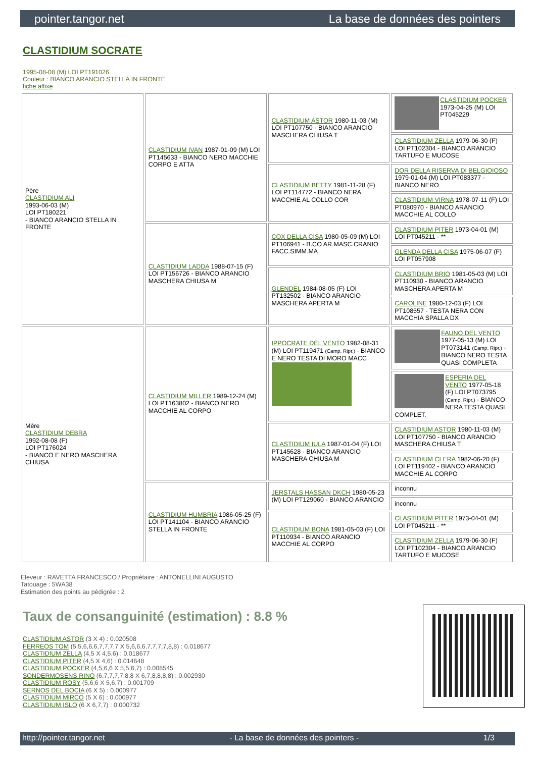pointer.tangor.net La base de données des pointers
CLASTIDIUM SOCRATE
1995-08-08 (M) LOI PT191026
Couleur : BIANCO ARANCIO STELLA IN FRONTE
fiche affixe
| Père CLASTIDIUM ALI 1993-06-03 (M) LOI PT180221 - BIANCO ARANCIO STELLA IN FRONTE | CLASTIDIUM IVAN 1987-01-09 (M) LOI PT145633 - BIANCO NERO MACCHIE CORPO E ATTA | CLASTIDIUM ASTOR 1980-11-03 (M) LOI PT107750 - BIANCO ARANCIO MASCHERA CHIUSA T | CLASTIDIUM POCKER 1973-04-25 (M) LOI PT045229 |
| | | | CLASTIDIUM ZELLA 1979-06-30 (F) LOI PT102304 - BIANCO ARANCIO TARTUFO E MUCOSE |
| | | CLASTIDIUM BETTY 1981-11-28 (F) LOI PT114772 - BIANCO NERA MACCHIE AL COLLO COR | DOR DELLA RISERVA DI BELGIOIOSO 1979-01-04 (M) LOI PT083377 - BIANCO NERO |
| | | | CLASTIDIUM VIRNA 1978-07-11 (F) LOI PT080970 - BIANCO ARANCIO MACCHIE AL COLLO |
| | CLASTIDIUM LADDA 1988-07-15 (F) LOI PT156726 - BIANCO ARANCIO MASCHERA CHIUSA M | COX DELLA CISA 1980-05-09 (M) LOI PT106941 - B.CO AR.MASC.CRANIO FACC.SIMM.MA | CLASTIDIUM PITER 1973-04-01 (M) LOI PT045211 - ** |
| | | | GLENDA DELLA CISA 1975-06-07 (F) LOI PT057908 |
| | | GLENDEL 1984-08-05 (F) LOI PT132502 - BIANCO ARANCIO MASCHERA APERTA M | CLASTIDIUM BRIO 1981-05-03 (M) LOI PT110930 - BIANCO ARANCIO MASCHERA APERTA M |
| | | | CAROLINE 1980-12-03 (F) LOI PT108557 - TESTA NERA CON MACCHIA SPALLA DX |
| Mère CLASTIDIUM DEBRA 1992-08-08 (F) LOI PT176024 - BIANCO E NERO MASCHERA CHIUSA | CLASTIDIUM MILLER 1989-12-24 (M) LOI PT163802 - BIANCO NERO MACCHIE AL CORPO | IPPOCRATE DEL VENTO 1982-08-31 (M) LOI PT119471 (Camp. Ripr.) - BIANCO E NERO TESTA DI MORO MACC | FAUNO DEL VENTO 1977-05-13 (M) LOI PT073141 (Camp. Ripr.) - BIANCO NERO TESTA QUASI COMPLETA |
| | | | ESPERIA DEL VENTO 1977-05-18 (F) LOI PT073795 (Camp. Ripr.) - BIANCO NERA TESTA QUASI COMPLET. |
| | | CLASTIDIUM IULA 1987-01-04 (F) LOI PT145628 - BIANCO ARANCIO MASCHERA CHIUSA M | CLASTIDIUM ASTOR 1980-11-03 (M) LOI PT107750 - BIANCO ARANCIO MASCHERA CHIUSA T |
| | | | CLASTIDIUM CLERA 1982-06-20 (F) LOI PT119402 - BIANCO ARANCIO MACCHIE AL CORPO |
| | CLASTIDIUM HUMBRIA 1986-05-25 (F) LOI PT141104 - BIANCO ARANCIO STELLA IN FRONTE | JERSTALS HASSAN DKCH 1980-05-23 (M) LOI PT129060 - BIANCO ARANCIO | inconnu |
| | | | inconnu |
| | | CLASTIDIUM BONA 1981-05-03 (F) LOI PT110934 - BIANCO ARANCIO MACCHIE AL CORPO | CLASTIDIUM PITER 1973-04-01 (M) LOI PT045211 - ** |
| | | | CLASTIDIUM ZELLA 1979-06-30 (F) LOI PT102304 - BIANCO ARANCIO TARTUFO E MUCOSE |
Eleveur : RAVETTA FRANCESCO / Propriétaire : ANTONELLINI AUGUSTO
Tatouage : 5WA38
Estimation des points au pédigrée : 2
Taux de consanguinité (estimation) : 8.8 %
CLASTIDIUM ASTOR (3 X 4) : 0.020508
FERREOS TOM (5,5,6,6,6,7,7,7,7 X 5,6,6,6,7,7,7,7,8,8) : 0.018677
CLASTIDIUM ZELLA (4,5 X 4,5,6) : 0.018677
CLASTIDIUM PITER (4,5 X 4,6) : 0.014648
CLASTIDIUM POCKER (4,5,6,6 X 5,5,6,7) : 0.008545
SONDERMOSENS RINO (6,7,7,7,7,8,8 X 6,7,8,8,8,8) : 0.002930
CLASTIDIUM ROSY (5,6,6 X 5,6,7) : 0.001709
SERNOS DEL BOCIA (6 X 5) : 0.000977
CLASTIDIUM MIRCO (5 X 6) : 0.000977
CLASTIDIUM ISLO (6 X 6,7,7) : 0.000732
http://pointer.tangor.net - La base de données des pointers - 1/3